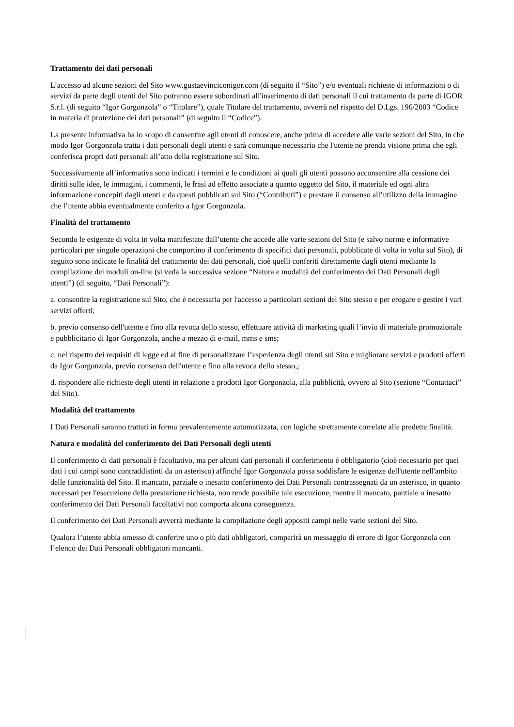Trattamento dei dati personali
L’accesso ad alcune sezioni del Sito www.gustaevinciconigor.com (di seguito il “Sito”) e/o eventuali richieste di informazioni o di servizi da parte degli utenti del Sito potranno essere subordinati all'inserimento di dati personali il cui trattamento da parte di IGOR S.r.l. (di seguito “Igor Gorgonzola” o “Titolare”), quale Titolare del trattamento, avverrà nel rispetto del D.Lgs. 196/2003 “Codice in materia di protezione dei dati personali” (di seguito il “Codice”).
La presente informativa ha lo scopo di consentire agli utenti di conoscere, anche prima di accedere alle varie sezioni del Sito, in che modo Igor Gorgonzola tratta i dati personali degli utenti e sarà comunque necessario che l'utente ne prenda visione prima che egli conferisca propri dati personali all’atto della registrazione sul Sito.
Successivamente all’informativa sono indicati i termini e le condizioni ai quali gli utenti possono acconsentire alla cessione dei diritti sulle idee, le immagini, i commenti, le frasi ad effetto associate a quanto oggetto del Sito, il materiale ed ogni altra informazione concepiti dagli utenti e da questi pubblicati sul Sito (“Contributi”) e prestare il consenso all’utilizzo della immagine che l’utente abbia eventualmente conferito a Igor Gorgonzola.
Finalità del trattamento
Secondo le esigenze di volta in volta manifestate dall’utente che accede alle varie sezioni del Sito (e salvo norme e informative particolari per singole operazioni che comportino il conferimento di specifici dati personali, pubblicate di volta in volta sul Sito), di seguito sono indicate le finalità del trattamento dei dati personali, cioè quelli conferiti direttamente dagli utenti mediante la compilazione dei moduli on-line (si veda la successiva sezione “Natura e modalità del conferimento dei Dati Personali degli utenti”) (di seguito, “Dati Personali”):
a. consentire la registrazione sul Sito, che è necessaria per l'accesso a particolari sezioni del Sito stesso e per erogare e gestire i vari servizi offerti;
b. previo consenso dell'utente e fino alla revoca dello stesso, effettuare attività di marketing quali l’invio di materiale promozionale e pubblicitario di Igor Gorgonzola, anche a mezzo di e-mail, mms e sms;
c. nel rispetto dei requisiti di legge ed al fine di personalizzare l’esperienza degli utenti sul Sito e migliorare servizi e prodotti offerti da Igor Gorgonzola, previo consenso dell'utente e fino alla revoca dello stesso,;
d. rispondere alle richieste degli utenti in relazione a prodotti Igor Gorgonzola, alla pubblicità, ovvero al Sito (sezione “Contattaci” del Sito).
Modalità del trattamento
I Dati Personali saranno trattati in forma prevalentemente automatizzata, con logiche strettamente correlate alle predette finalità.
Natura e modalità del conferimento dei Dati Personali degli utenti
Il conferimento di dati personali è facoltativo, ma per alcuni dati personali il conferimento è obbligatorio (cioè necessario per quei dati i cui campi sono contraddistinti da un asterisco) affinché Igor Gorgonzola possa soddisfare le esigenze dell'utente nell'ambito delle funzionalità del Sito. Il mancato, parziale o inesatto conferimento dei Dati Personali contrassegnati da un asterisco, in quanto necessari per l'esecuzione della prestazione richiesta, non rende possibile tale esecuzione; mentre il mancato, parziale o inesatto conferimento dei Dati Personali facoltativi non comporta alcuna conseguenza.
Il conferimento dei Dati Personali avverrà mediante la compilazione degli appositi campi nelle varie sezioni del Sito.
Qualora l’utente abbia omesso di conferire uno o più dati obbligatori, comparirà un messaggio di errore di Igor Gorgonzola con l’elenco dei Dati Personali obbligatori mancanti.